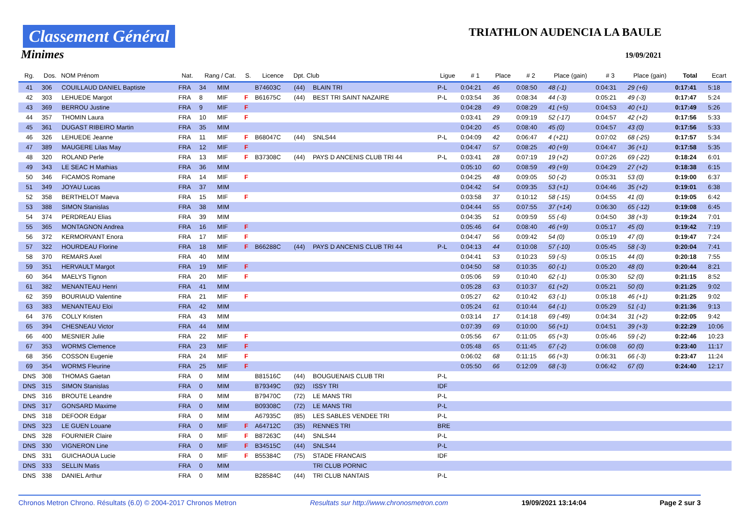Classement Général
TRIATHLON AUDENCIA LA BAULE
Minimes
19/09/2021
| Rg. | Dos. | NOM Prénom | Nat. | Rang / Cat. | | S. | Licence | Dpt. Club | | Ligue | # 1 | Place | # 2 | Place (gain) | # 3 | Place (gain) | Total | Ecart |
| --- | --- | --- | --- | --- | --- | --- | --- | --- | --- | --- | --- | --- | --- | --- | --- | --- | --- | --- |
| 41 | 306 | COUILLAUD DANIEL Baptiste | FRA | 34 | MIM | | B74603C | (44) | BLAIN TRI | P-L | 0:04:21 | 46 | 0:08:50 | 48 (-1) | 0:04:31 | 29 (+6) | 0:17:41 | 5:18 |
| 42 | 303 | LEHUEDE Margot | FRA | 8 | MIF | F | B61675C | (44) | BEST TRI SAINT NAZAIRE | P-L | 0:03:54 | 36 | 0:08:34 | 44 (-3) | 0:05:21 | 49 (-3) | 0:17:47 | 5:24 |
| 43 | 369 | BERROU Justine | FRA | 9 | MIF | F | | | | | 0:04:28 | 49 | 0:08:29 | 41 (+5) | 0:04:53 | 40 (+1) | 0:17:49 | 5:26 |
| 44 | 357 | THOMIN Laura | FRA | 10 | MIF | F | | | | | 0:03:41 | 29 | 0:09:19 | 52 (-17) | 0:04:57 | 42 (+2) | 0:17:56 | 5:33 |
| 45 | 361 | DUGAST RIBEIRO Martin | FRA | 35 | MIM | | | | | | 0:04:20 | 45 | 0:08:40 | 45 (0) | 0:04:57 | 43 (0) | 0:17:56 | 5:33 |
| 46 | 326 | LEHUEDE Jeanne | FRA | 11 | MIF | F | B68047C | (44) | SNLS44 | P-L | 0:04:09 | 42 | 0:06:47 | 4 (+21) | 0:07:02 | 68 (-25) | 0:17:57 | 5:34 |
| 47 | 389 | MAUGERE Lilas May | FRA | 12 | MIF | F | | | | | 0:04:47 | 57 | 0:08:25 | 40 (+9) | 0:04:47 | 36 (+1) | 0:17:58 | 5:35 |
| 48 | 320 | ROLAND Perle | FRA | 13 | MIF | F | B37308C | (44) | PAYS D ANCENIS CLUB TRI 44 | P-L | 0:03:41 | 28 | 0:07:19 | 19 (+2) | 0:07:26 | 69 (-22) | 0:18:24 | 6:01 |
| 49 | 343 | LE SEAC H Mathias | FRA | 36 | MIM | | | | | | 0:05:10 | 60 | 0:08:59 | 49 (+9) | 0:04:29 | 27 (+2) | 0:18:38 | 6:15 |
| 50 | 346 | FICAMOS Romane | FRA | 14 | MIF | F | | | | | 0:04:25 | 48 | 0:09:05 | 50 (-2) | 0:05:31 | 53 (0) | 0:19:00 | 6:37 |
| 51 | 349 | JOYAU Lucas | FRA | 37 | MIM | | | | | | 0:04:42 | 54 | 0:09:35 | 53 (+1) | 0:04:46 | 35 (+2) | 0:19:01 | 6:38 |
| 52 | 358 | BERTHELOT Maeva | FRA | 15 | MIF | F | | | | | 0:03:58 | 37 | 0:10:12 | 58 (-15) | 0:04:55 | 41 (0) | 0:19:05 | 6:42 |
| 53 | 388 | SIMON Stanislas | FRA | 38 | MIM | | | | | | 0:04:44 | 55 | 0:07:55 | 37 (+14) | 0:06:30 | 65 (-12) | 0:19:08 | 6:45 |
| 54 | 374 | PERDREAU Elias | FRA | 39 | MIM | | | | | | 0:04:35 | 51 | 0:09:59 | 55 (-6) | 0:04:50 | 38 (+3) | 0:19:24 | 7:01 |
| 55 | 365 | MONTAGNON Andrea | FRA | 16 | MIF | F | | | | | 0:05:46 | 64 | 0:08:40 | 46 (+9) | 0:05:17 | 45 (0) | 0:19:42 | 7:19 |
| 56 | 372 | KERMORVANT Enora | FRA | 17 | MIF | F | | | | | 0:04:47 | 56 | 0:09:42 | 54 (0) | 0:05:19 | 47 (0) | 0:19:47 | 7:24 |
| 57 | 322 | HOURDEAU Florine | FRA | 18 | MIF | F | B66288C | (44) | PAYS D ANCENIS CLUB TRI 44 | P-L | 0:04:13 | 44 | 0:10:08 | 57 (-10) | 0:05:45 | 58 (-3) | 0:20:04 | 7:41 |
| 58 | 370 | REMARS Axel | FRA | 40 | MIM | | | | | | 0:04:41 | 53 | 0:10:23 | 59 (-5) | 0:05:15 | 44 (0) | 0:20:18 | 7:55 |
| 59 | 351 | HERVAULT Margot | FRA | 19 | MIF | F | | | | | 0:04:50 | 58 | 0:10:35 | 60 (-1) | 0:05:20 | 48 (0) | 0:20:44 | 8:21 |
| 60 | 364 | MAELYS Tignon | FRA | 20 | MIF | F | | | | | 0:05:06 | 59 | 0:10:40 | 62 (-1) | 0:05:30 | 52 (0) | 0:21:15 | 8:52 |
| 61 | 382 | MENANTEAU Henri | FRA | 41 | MIM | | | | | | 0:05:28 | 63 | 0:10:37 | 61 (+2) | 0:05:21 | 50 (0) | 0:21:25 | 9:02 |
| 62 | 359 | BOURIAUD Valentine | FRA | 21 | MIF | F | | | | | 0:05:27 | 62 | 0:10:42 | 63 (-1) | 0:05:18 | 46 (+1) | 0:21:25 | 9:02 |
| 63 | 383 | MENANTEAU Eloi | FRA | 42 | MIM | | | | | | 0:05:24 | 61 | 0:10:44 | 64 (-1) | 0:05:29 | 51 (-1) | 0:21:36 | 9:13 |
| 64 | 376 | COLLY Kristen | FRA | 43 | MIM | | | | | | 0:03:14 | 17 | 0:14:18 | 69 (-49) | 0:04:34 | 31 (+2) | 0:22:05 | 9:42 |
| 65 | 394 | CHESNEAU Victor | FRA | 44 | MIM | | | | | | 0:07:39 | 69 | 0:10:00 | 56 (+1) | 0:04:51 | 39 (+3) | 0:22:29 | 10:06 |
| 66 | 400 | MESNIER Julie | FRA | 22 | MIF | F | | | | | 0:05:56 | 67 | 0:11:05 | 65 (+3) | 0:05:46 | 59 (-2) | 0:22:46 | 10:23 |
| 67 | 353 | WORMS Clemence | FRA | 23 | MIF | F | | | | | 0:05:48 | 65 | 0:11:45 | 67 (-2) | 0:06:08 | 60 (0) | 0:23:40 | 11:17 |
| 68 | 356 | COSSON Eugenie | FRA | 24 | MIF | F | | | | | 0:06:02 | 68 | 0:11:15 | 66 (+3) | 0:06:31 | 66 (-3) | 0:23:47 | 11:24 |
| 69 | 354 | WORMS Fleurine | FRA | 25 | MIF | F | | | | | 0:05:50 | 66 | 0:12:09 | 68 (-3) | 0:06:42 | 67 (0) | 0:24:40 | 12:17 |
| DNS | 308 | THOMAS Gaetan | FRA | 0 | MIM | | B81516C | (44) | BOUGUENAIS CLUB TRI | P-L | | | | | | | | |
| DNS | 315 | SIMON Stanislas | FRA | 0 | MIM | | B79349C | (92) | ISSY TRI | IDF | | | | | | | | |
| DNS | 316 | BROUTE Leandre | FRA | 0 | MIM | | B79470C | (72) | LE MANS TRI | P-L | | | | | | | | |
| DNS | 317 | GONSARD Maxime | FRA | 0 | MIM | | B09308C | (72) | LE MANS TRI | P-L | | | | | | | | |
| DNS | 318 | DEFOOR Edgar | FRA | 0 | MIM | | A67935C | (85) | LES SABLES VENDEE TRI | P-L | | | | | | | | |
| DNS | 323 | LE GUEN Louane | FRA | 0 | MIF | F | A64712C | (35) | RENNES TRI | BRE | | | | | | | | |
| DNS | 328 | FOURNIER Claire | FRA | 0 | MIF | F | B87263C | (44) | SNLS44 | P-L | | | | | | | | |
| DNS | 330 | VIGNERON Line | FRA | 0 | MIF | F | B34515C | (44) | SNLS44 | P-L | | | | | | | | |
| DNS | 331 | GUICHAOUA Lucie | FRA | 0 | MIF | F | B55384C | (75) | STADE FRANCAIS | IDF | | | | | | | | |
| DNS | 333 | SELLIN Matis | FRA | 0 | MIM | | | | TRI CLUB PORNIC | | | | | | | | | |
| DNS | 338 | DANIEL Arthur | FRA | 0 | MIM | | B28584C | (44) | TRI CLUB NANTAIS | P-L | | | | | | | | |
Chronos Metron Chrono. Résultats (6.0) © 2004-2017 Chronos Metron Resultats sur http://www.chronosmetron.com 19/09/2021 13:14:04 Page 2 sur 3